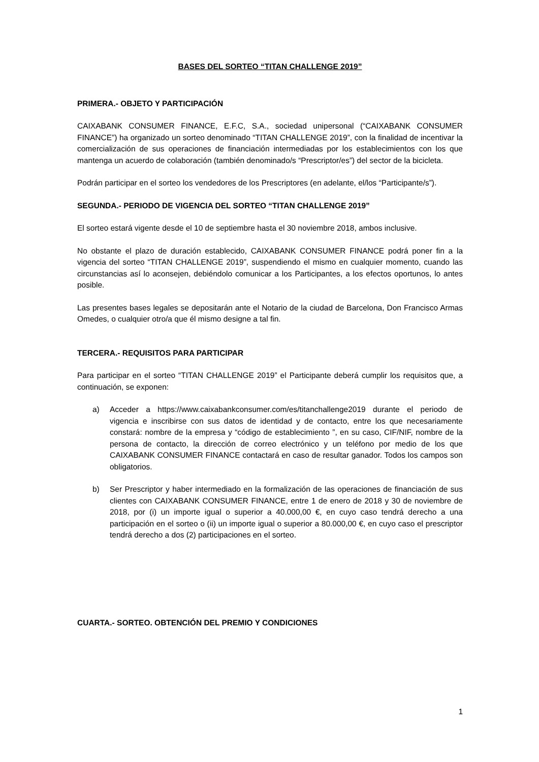BASES DEL SORTEO “TITAN CHALLENGE 2019”
PRIMERA.- OBJETO Y PARTICIPACIÓN
CAIXABANK CONSUMER FINANCE, E.F.C, S.A., sociedad unipersonal (“CAIXABANK CONSUMER FINANCE”) ha organizado un sorteo denominado “TITAN CHALLENGE 2019”, con la finalidad de incentivar la comercialización de sus operaciones de financiación intermediadas por los establecimientos con los que mantenga un acuerdo de colaboración (también denominado/s “Prescriptor/es”) del sector de la bicicleta.
Podrán participar en el sorteo los vendedores de los Prescriptores (en adelante, el/los “Participante/s”).
SEGUNDA.- PERIODO DE VIGENCIA DEL SORTEO “TITAN CHALLENGE 2019”
El sorteo estará vigente desde el 10 de septiembre hasta el 30 noviembre 2018, ambos inclusive.
No obstante el plazo de duración establecido, CAIXABANK CONSUMER FINANCE podrá poner fin a la vigencia del sorteo “TITAN CHALLENGE 2019”, suspendiendo el mismo en cualquier momento, cuando las circunstancias así lo aconsejen, debiéndolo comunicar a los Participantes, a los efectos oportunos, lo antes posible.
Las presentes bases legales se depositarán ante el Notario de la ciudad de Barcelona, Don Francisco Armas Omedes, o cualquier otro/a que él mismo designe a tal fin.
TERCERA.- REQUISITOS PARA PARTICIPAR
Para participar en el sorteo “TITAN CHALLENGE 2019” el Participante deberá cumplir los requisitos que, a continuación, se exponen:
a) Acceder a https://www.caixabankconsumer.com/es/titanchallenge2019 durante el periodo de vigencia e inscribirse con sus datos de identidad y de contacto, entre los que necesariamente constará: nombre de la empresa y “código de establecimiento ”, en su caso, CIF/NIF, nombre de la persona de contacto, la dirección de correo electrónico y un teléfono por medio de los que CAIXABANK CONSUMER FINANCE contactará en caso de resultar ganador. Todos los campos son obligatorios.
b) Ser Prescriptor y haber intermediado en la formalización de las operaciones de financiación de sus clientes con CAIXABANK CONSUMER FINANCE, entre 1 de enero de 2018 y 30 de noviembre de 2018, por (i) un importe igual o superior a 40.000,00 €, en cuyo caso tendrá derecho a una participación en el sorteo o (ii) un importe igual o superior a 80.000,00 €, en cuyo caso el prescriptor tendrá derecho a dos (2) participaciones en el sorteo.
CUARTA.- SORTEO. OBTENCIÓN DEL PREMIO Y CONDICIONES
1